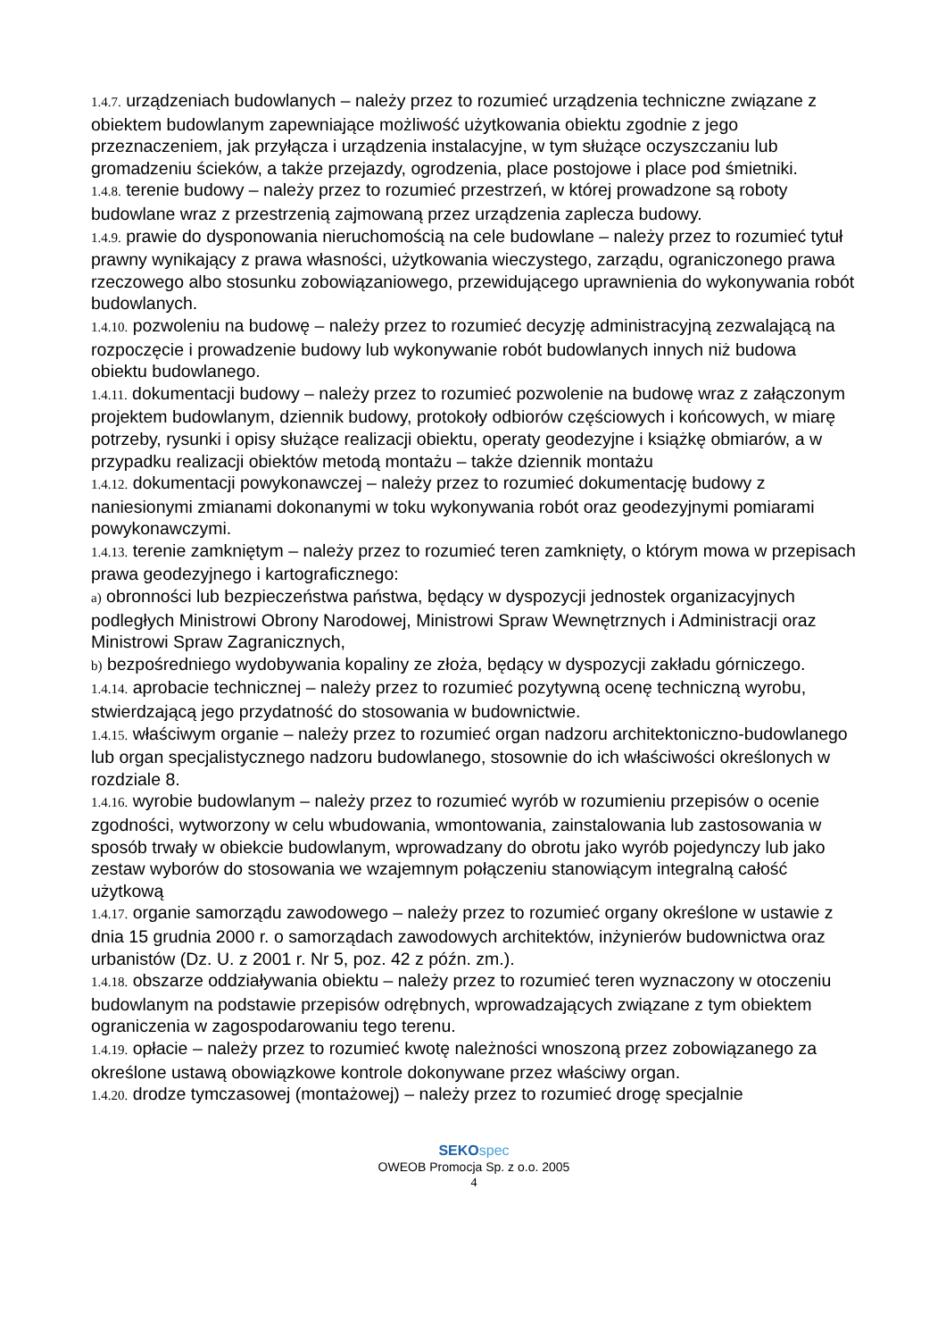1.4.7. urządzeniach budowlanych – należy przez to rozumieć urządzenia techniczne związane z obiektem budowlanym zapewniające możliwość użytkowania obiektu zgodnie z jego przeznaczeniem, jak przyłącza i urządzenia instalacyjne, w tym służące oczyszczaniu lub gromadzeniu ścieków, a także przejazdy, ogrodzenia, place postojowe i place pod śmietniki.
1.4.8. terenie budowy – należy przez to rozumieć przestrzeń, w której prowadzone są roboty budowlane wraz z przestrzenią zajmowaną przez urządzenia zaplecza budowy.
1.4.9. prawie do dysponowania nieruchomością na cele budowlane – należy przez to rozumieć tytuł prawny wynikający z prawa własności, użytkowania wieczystego, zarządu, ograniczonego prawa rzeczowego albo stosunku zobowiązaniowego, przewidującego uprawnienia do wykonywania robót budowlanych.
1.4.10. pozwoleniu na budowę – należy przez to rozumieć decyzję administracyjną zezwalającą na rozpoczęcie i prowadzenie budowy lub wykonywanie robót budowlanych innych niż budowa obiektu budowlanego.
1.4.11. dokumentacji budowy – należy przez to rozumieć pozwolenie na budowę wraz z załączonym projektem budowlanym, dziennik budowy, protokoły odbiorów częściowych i końcowych, w miarę potrzeby, rysunki i opisy służące realizacji obiektu, operaty geodezyjne i książkę obmiarów, a w przypadku realizacji obiektów metodą montażu – także dziennik montażu
1.4.12. dokumentacji powykonawczej – należy przez to rozumieć dokumentację budowy z naniesionymi zmianami dokonanymi w toku wykonywania robót oraz geodezyjnymi pomiarami powykonawczymi.
1.4.13. terenie zamkniętym – należy przez to rozumieć teren zamknięty, o którym mowa w przepisach prawa geodezyjnego i kartograficznego:
a) obronności lub bezpieczeństwa państwa, będący w dyspozycji jednostek organizacyjnych podległych Ministrowi Obrony Narodowej, Ministrowi Spraw Wewnętrznych i Administracji oraz Ministrowi Spraw Zagranicznych,
b) bezpośredniego wydobywania kopaliny ze złoża, będący w dyspozycji zakładu górniczego.
1.4.14. aprobacie technicznej – należy przez to rozumieć pozytywną ocenę techniczną wyrobu, stwierdzającą jego przydatność do stosowania w budownictwie.
1.4.15. właściwym organie – należy przez to rozumieć organ nadzoru architektoniczno-budowlanego lub organ specjalistycznego nadzoru budowlanego, stosownie do ich właściwości określonych w rozdziale 8.
1.4.16. wyrobie budowlanym – należy przez to rozumieć wyrób w rozumieniu przepisów o ocenie zgodności, wytworzony w celu wbudowania, wmontowania, zainstalowania lub zastosowania w sposób trwały w obiekcie budowlanym, wprowadzany do obrotu jako wyrób pojedynczy lub jako zestaw wyborów do stosowania we wzajemnym połączeniu stanowiącym integralną całość użytkową
1.4.17. organie samorządu zawodowego – należy przez to rozumieć organy określone w ustawie z dnia 15 grudnia 2000 r. o samorządach zawodowych architektów, inżynierów budownictwa oraz urbanistów (Dz. U. z 2001 r. Nr 5, poz. 42 z późn. zm.).
1.4.18. obszarze oddziaływania obiektu – należy przez to rozumieć teren wyznaczony w otoczeniu budowlanym na podstawie przepisów odrębnych, wprowadzających związane z tym obiektem ograniczenia w zagospodarowaniu tego terenu.
1.4.19. opłacie – należy przez to rozumieć kwotę należności wnoszoną przez zobowiązanego za określone ustawą obowiązkowe kontrole dokonywane przez właściwy organ.
1.4.20. drodze tymczasowej (montażowej) – należy przez to rozumieć drogę specjalnie
SEKO spec
OWEOB Promocja Sp. z o.o. 2005
4